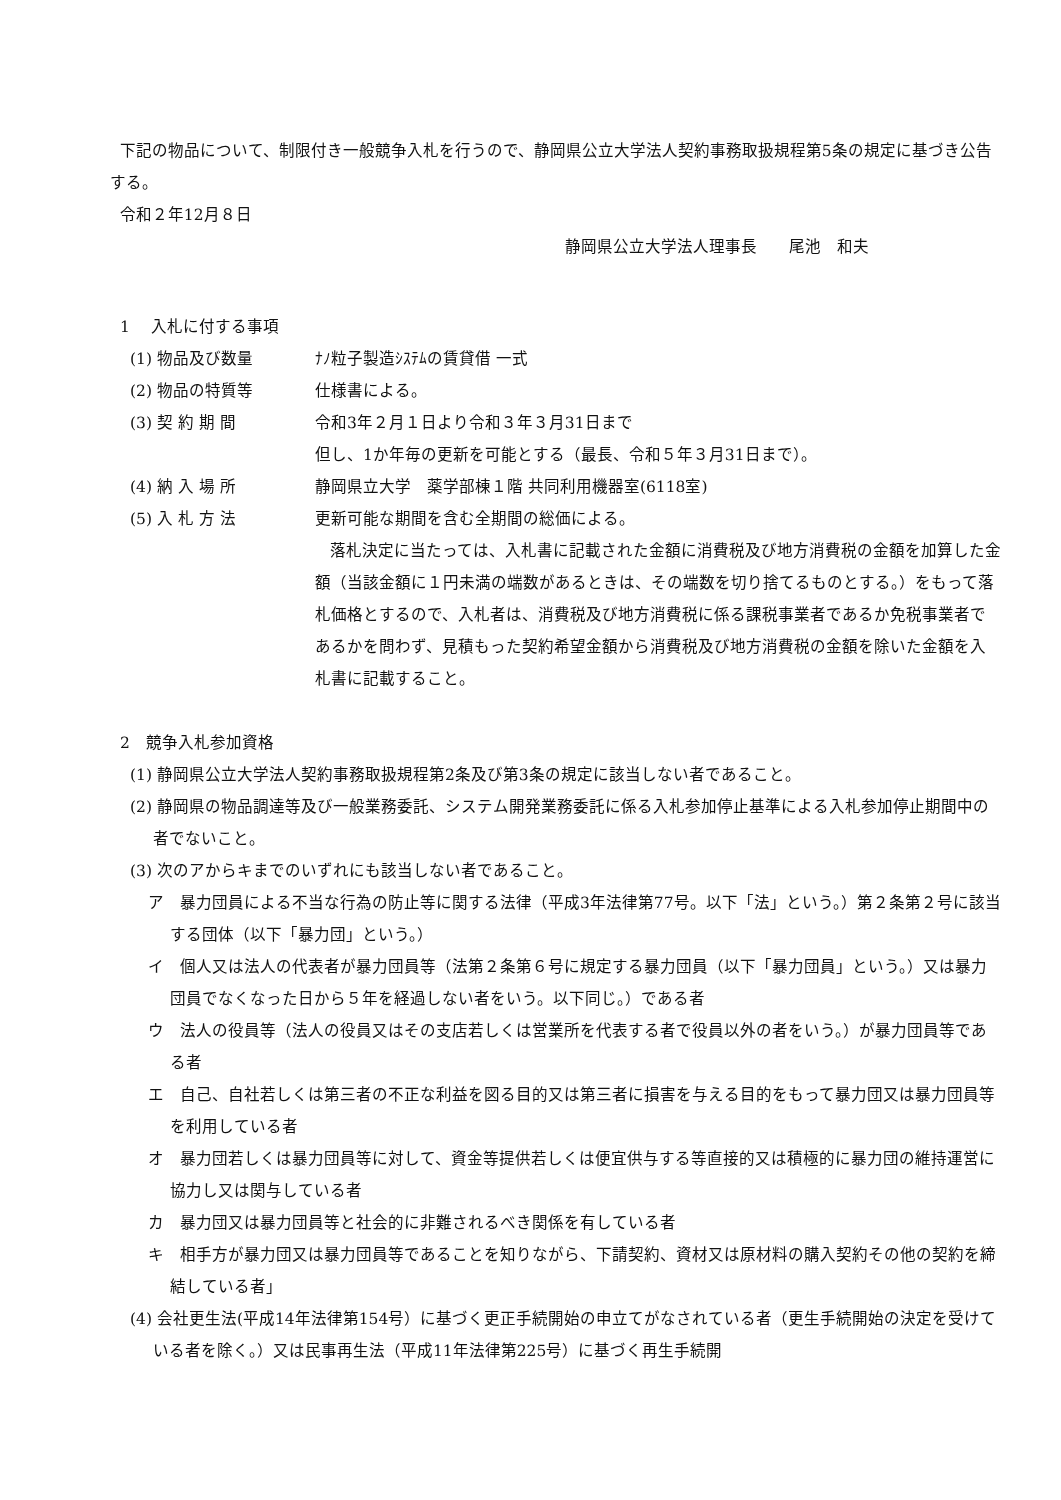下記の物品について、制限付き一般競争入札を行うので、静岡県公立大学法人契約事務取扱規程第5条の規定に基づき公告する。
令和２年12月８日
静岡県公立大学法人理事長　　尾池　和夫
1　 入札に付する事項
(1) 物品及び数量 ﾅﾉ粒子製造ｼｽﾃﾑの賃貸借 一式
(2) 物品の特質等 仕様書による。
(3) 契 約 期 間 令和3年２月１日より令和３年３月31日まで
但し、1か年毎の更新を可能とする（最長、令和５年３月31日まで）。
(4) 納 入 場 所 静岡県立大学　薬学部棟１階 共同利用機器室(6118室)
(5) 入 札 方 法 更新可能な期間を含む全期間の総価による。
落札決定に当たっては、入札書に記載された金額に消費税及び地方消費税の金額を加算した金額（当該金額に１円未満の端数があるときは、その端数を切り捨てるものとする。）をもって落札価格とするので、入札者は、消費税及び地方消費税に係る課税事業者であるか免税事業者であるかを問わず、見積もった契約希望金額から消費税及び地方消費税の金額を除いた金額を入札書に記載すること。
2　競争入札参加資格
(1) 静岡県公立大学法人契約事務取扱規程第2条及び第3条の規定に該当しない者であること。
(2) 静岡県の物品調達等及び一般業務委託、システム開発業務委託に係る入札参加停止基準による入札参加停止期間中の者でないこと。
(3) 次のアからキまでのいずれにも該当しない者であること。
ア　暴力団員による不当な行為の防止等に関する法律（平成3年法律第77号。以下「法」という。）第２条第２号に該当する団体（以下「暴力団」という。）
イ　個人又は法人の代表者が暴力団員等（法第２条第６号に規定する暴力団員（以下「暴力団員」という。）又は暴力団員でなくなった日から５年を経過しない者をいう。以下同じ。）である者
ウ　法人の役員等（法人の役員又はその支店若しくは営業所を代表する者で役員以外の者をいう。）が暴力団員等である者
エ　自己、自社若しくは第三者の不正な利益を図る目的又は第三者に損害を与える目的をもって暴力団又は暴力団員等を利用している者
オ　暴力団若しくは暴力団員等に対して、資金等提供若しくは便宜供与する等直接的又は積極的に暴力団の維持運営に協力し又は関与している者
カ　暴力団又は暴力団員等と社会的に非難されるべき関係を有している者
キ　相手方が暴力団又は暴力団員等であることを知りながら、下請契約、資材又は原材料の購入契約その他の契約を締結している者」
(4) 会社更生法(平成14年法律第154号）に基づく更正手続開始の申立てがなされている者（更生手続開始の決定を受けている者を除く。）又は民事再生法（平成11年法律第225号）に基づく再生手続開